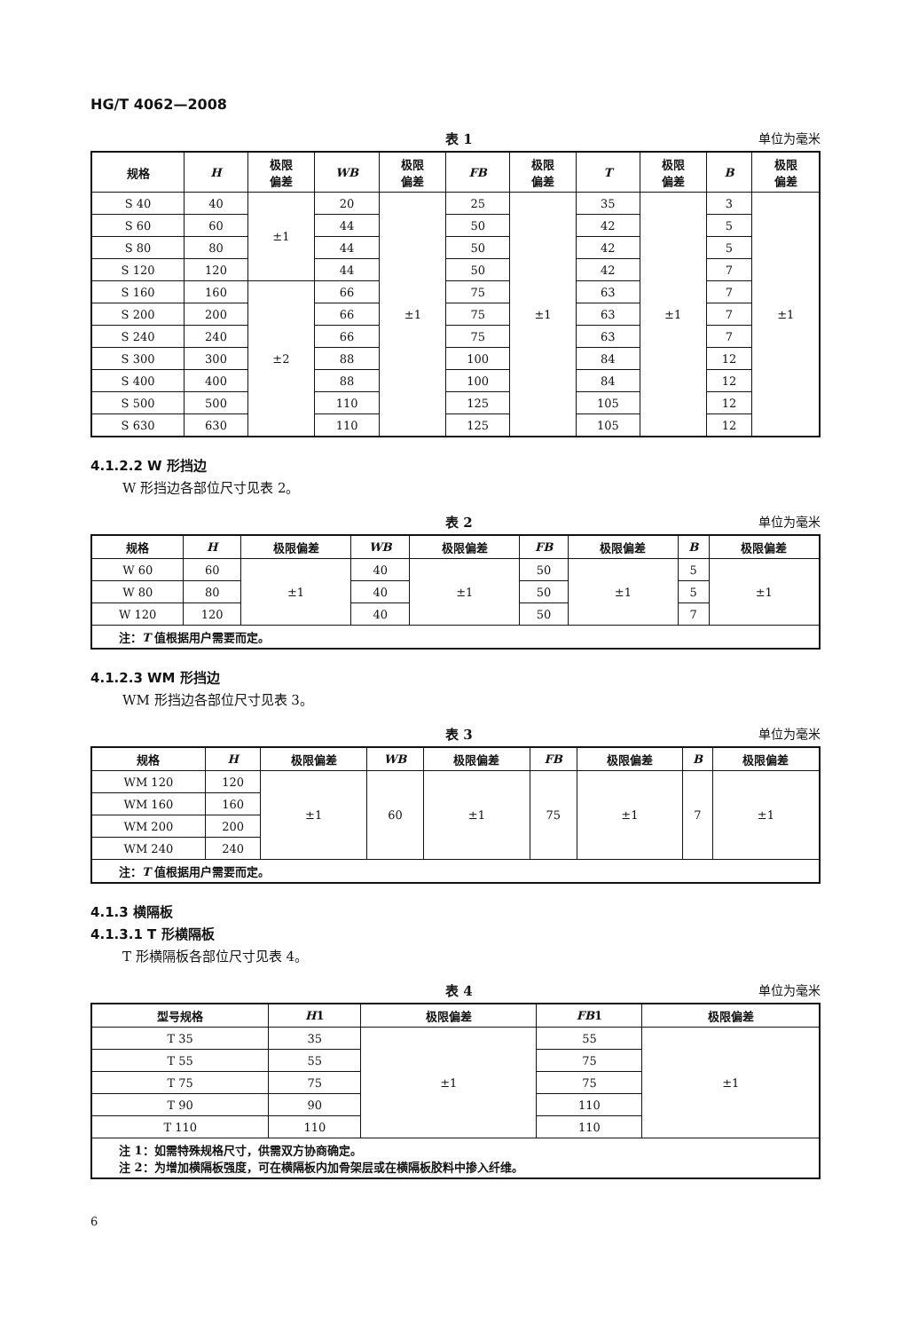HG/T 4062—2008
表 1 单位为毫米
| 规格 | H | 极限 偏差 | WB | 极限 偏差 | FB | 极限 偏差 | T | 极限 偏差 | B | 极限 偏差 |
| --- | --- | --- | --- | --- | --- | --- | --- | --- | --- | --- |
| S 40 | 40 | ±1 | 20 | ±1 | 25 | ±1 | 35 | ±1 | 3 | ±1 |
| S 60 | 60 | | 44 | | 50 | | 42 | | 5 | |
| S 80 | 80 | | 44 | | 50 | | 42 | | 5 | |
| S 120 | 120 | | 44 | | 50 | | 42 | | 7 | |
| S 160 | 160 | ±2 | 66 | | 75 | | 63 | | 7 | |
| S 200 | 200 | | 66 | | 75 | | 63 | | 7 | |
| S 240 | 240 | | 66 | | 75 | | 63 | | 7 | |
| S 300 | 300 | | 88 | | 100 | | 84 | | 12 | |
| S 400 | 400 | | 88 | | 100 | | 84 | | 12 | |
| S 500 | 500 | | 110 | | 125 | | 105 | | 12 | |
| S 630 | 630 | | 110 | | 125 | | 105 | | 12 | |
4.1.2.2 W 形挡边
W 形挡边各部位尺寸见表 2。
表 2 单位为毫米
| 规格 | H | 极限偏差 | WB | 极限偏差 | FB | 极限偏差 | B | 极限偏差 |
| --- | --- | --- | --- | --- | --- | --- | --- | --- |
| W 60 | 60 | ±1 | 40 | ±1 | 50 | ±1 | 5 | ±1 |
| W 80 | 80 | | 40 | | 50 | | 5 | |
| W 120 | 120 | | 40 | | 50 | | 7 | |
| 注： T 值根据用户需要而定。 | | | | | | | | |
4.1.2.3 WM 形挡边
WM 形挡边各部位尺寸见表 3。
表 3 单位为毫米
| 规格 | H | 极限偏差 | WB | 极限偏差 | FB | 极限偏差 | B | 极限偏差 |
| --- | --- | --- | --- | --- | --- | --- | --- | --- |
| WM 120 | 120 | ±1 | 60 | ±1 | 75 | ±1 | 7 | ±1 |
| WM 160 | 160 | | | | | | | |
| WM 200 | 200 | | | | | | | |
| WM 240 | 240 | | | | | | | |
| 注： T 值根据用户需要而定。 | | | | | | | | |
4.1.3 横隔板
4.1.3.1 T 形横隔板
T 形横隔板各部位尺寸见表 4。
表 4 单位为毫米
| 型号规格 | H 1 | 极限偏差 | FB 1 | 极限偏差 |
| --- | --- | --- | --- | --- |
| T 35 | 35 | ±1 | 55 | ±1 |
| T 55 | 55 | | 75 | |
| T 75 | 75 | | 75 | |
| T 90 | 90 | | 110 | |
| T 110 | 110 | | 110 | |
| 注 1：如需特殊规格尺寸，供需双方协商确定。 注 2：为增加横隔板强度，可在横隔板内加骨架层或在横隔板胶料中掺入纤维。 | | | | |
6